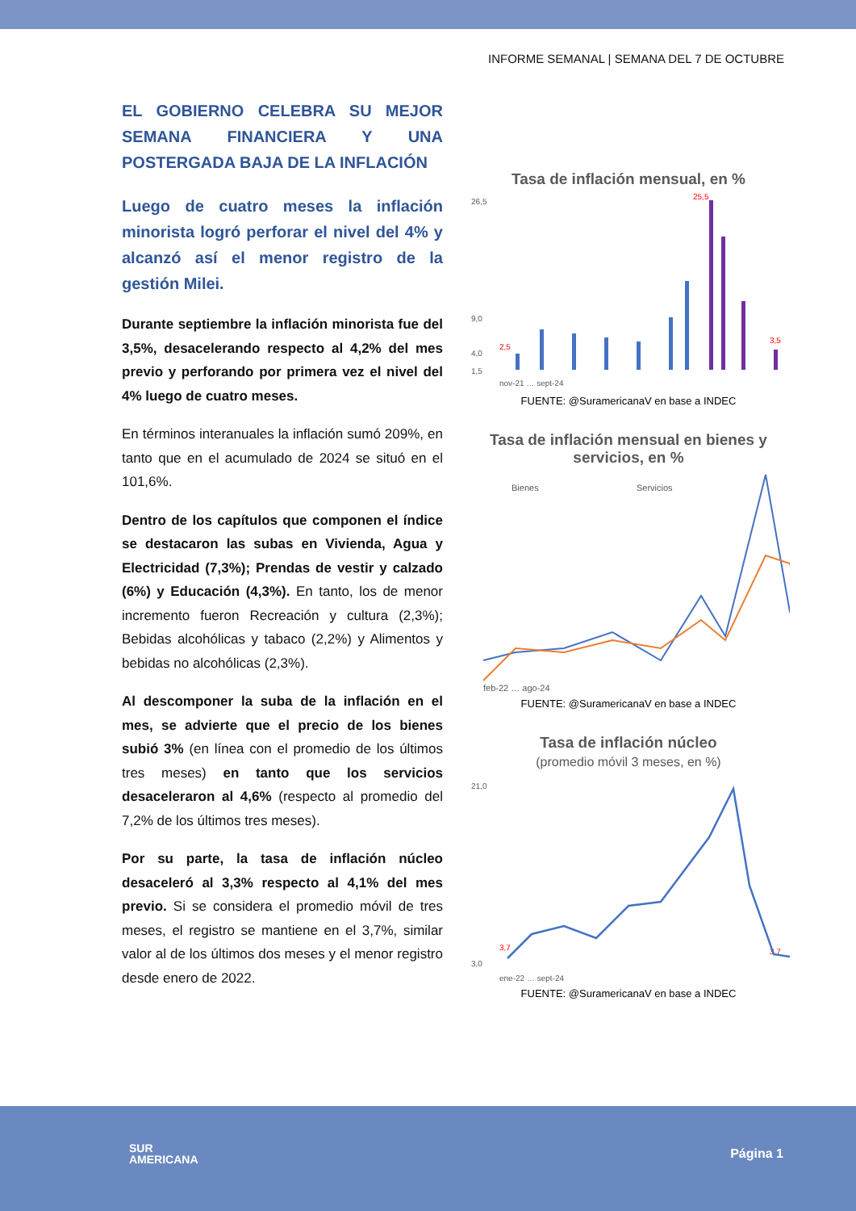INFORME SEMANAL | SEMANA DEL 7 DE OCTUBRE
EL GOBIERNO CELEBRA SU MEJOR SEMANA FINANCIERA Y UNA POSTERGADA BAJA DE LA INFLACIÓN
Luego de cuatro meses la inflación minorista logró perforar el nivel del 4% y alcanzó así el menor registro de la gestión Milei.
Durante septiembre la inflación minorista fue del 3,5%, desacelerando respecto al 4,2% del mes previo y perforando por primera vez el nivel del 4% luego de cuatro meses.
En términos interanuales la inflación sumó 209%, en tanto que en el acumulado de 2024 se situó en el 101,6%.
Dentro de los capítulos que componen el índice se destacaron las subas en Vivienda, Agua y Electricidad (7,3%); Prendas de vestir y calzado (6%) y Educación (4,3%). En tanto, los de menor incremento fueron Recreación y cultura (2,3%); Bebidas alcohólicas y tabaco (2,2%) y Alimentos y bebidas no alcohólicas (2,3%).
Al descomponer la suba de la inflación en el mes, se advierte que el precio de los bienes subió 3% (en línea con el promedio de los últimos tres meses) en tanto que los servicios desaceleraron al 4,6% (respecto al promedio del 7,2% de los últimos tres meses).
Por su parte, la tasa de inflación núcleo desaceleró al 3,3% respecto al 4,1% del mes previo. Si se considera el promedio móvil de tres meses, el registro se mantiene en el 3,7%, similar valor al de los últimos dos meses y el menor registro desde enero de 2022.
Tasa de inflación mensual, en %
26,5
9,0
4,0
1,5
2,5
25,5
3,5
nov-21 … sept-24
FUENTE: @SuramericanaV en base a INDEC
Tasa de inflación mensual en bienes y servicios, en %
Bienes
Servicios
feb-22 … ago-24
FUENTE: @SuramericanaV en base a INDEC
Tasa de inflación núcleo
(promedio móvil 3 meses, en %)
21,0
3,0
3,7
3,7
ene-22 … sept-24
FUENTE: @SuramericanaV en base a INDEC
SUR
AMERICANA
Página 1